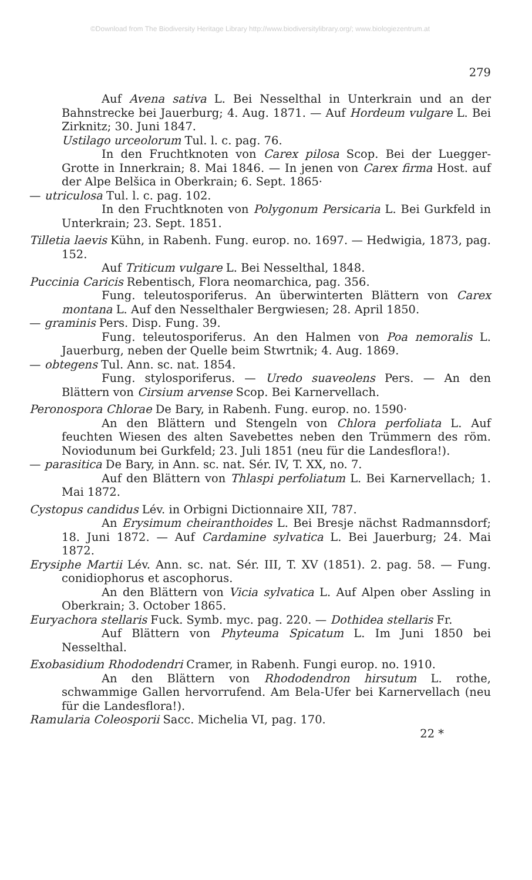©Download from The Biodiversity Heritage Library http://www.biodiversitylibrary.org/; www.biologiezentrum.at
279
Auf Avena sativa L. Bei Nesselthal in Unterkrain und an der Bahnstrecke bei Jauerburg; 4. Aug. 1871. — Auf Hordeum vulgare L. Bei Zirknitz; 30. Juni 1847.
Ustilago urceolorum Tul. l. c. pag. 76.
In den Fruchtknoten von Carex pilosa Scop. Bei der Luegger-Grotte in Innerkrain; 8. Mai 1846. — In jenen von Carex firma Host. auf der Alpe Belšica in Oberkrain; 6. Sept. 1865·
— utriculosa Tul. l. c. pag. 102.
In den Fruchtknoten von Polygonum Persicaria L. Bei Gurkfeld in Unterkrain; 23. Sept. 1851.
Tilletia laevis Kühn, in Rabenh. Fung. europ. no. 1697. — Hedwigia, 1873, pag. 152.
Auf Triticum vulgare L. Bei Nesselthal, 1848.
Puccinia Caricis Rebentisch, Flora neomarchica, pag. 356.
Fung. teleutosporiferus. An überwinterten Blättern von Carex montana L. Auf den Nesselthaler Bergwiesen; 28. April 1850.
— graminis Pers. Disp. Fung. 39.
Fung. teleutosporiferus. An den Halmen von Poa nemoralis L. Jauerburg, neben der Quelle beim Stwrtnik; 4. Aug. 1869.
— obtegens Tul. Ann. sc. nat. 1854.
Fung. stylosporiferus. — Uredo suaveolens Pers. — An den Blättern von Cirsium arvense Scop. Bei Karnervellach.
Peronospora Chlorae De Bary, in Rabenh. Fung. europ. no. 1590·
An den Blättern und Stengeln von Chlora perfoliata L. Auf feuchten Wiesen des alten Savebettes neben den Trümmern des röm. Noviodunum bei Gurkfeld; 23. Juli 1851 (neu für die Landesflora!).
— parasitica De Bary, in Ann. sc. nat. Sér. IV, T. XX, no. 7.
Auf den Blättern von Thlaspi perfoliatum L. Bei Karnervellach; 1. Mai 1872.
Cystopus candidus Lév. in Orbigni Dictionnaire XII, 787.
An Erysimum cheiranthoides L. Bei Bresje nächst Radmannsdorf; 18. Juni 1872. — Auf Cardamine sylvatica L. Bei Jauerburg; 24. Mai 1872.
Erysiphe Martii Lév. Ann. sc. nat. Sér. III, T. XV (1851). 2. pag. 58. — Fung. conidiophorus et ascophorus.
An den Blättern von Vicia sylvatica L. Auf Alpen ober Assling in Oberkrain; 3. October 1865.
Euryachora stellaris Fuck. Symb. myc. pag. 220. — Dothidea stellaris Fr.
Auf Blättern von Phyteuma Spicatum L. Im Juni 1850 bei Nesselthal.
Exobasidium Rhododendri Cramer, in Rabenh. Fungi europ. no. 1910.
An den Blättern von Rhododendron hirsutum L. rothe, schwammige Gallen hervorrufend. Am Bela-Ufer bei Karnervellach (neu für die Landesflora!).
Ramularia Coleosporii Sacc. Michelia VI, pag. 170.
22 *